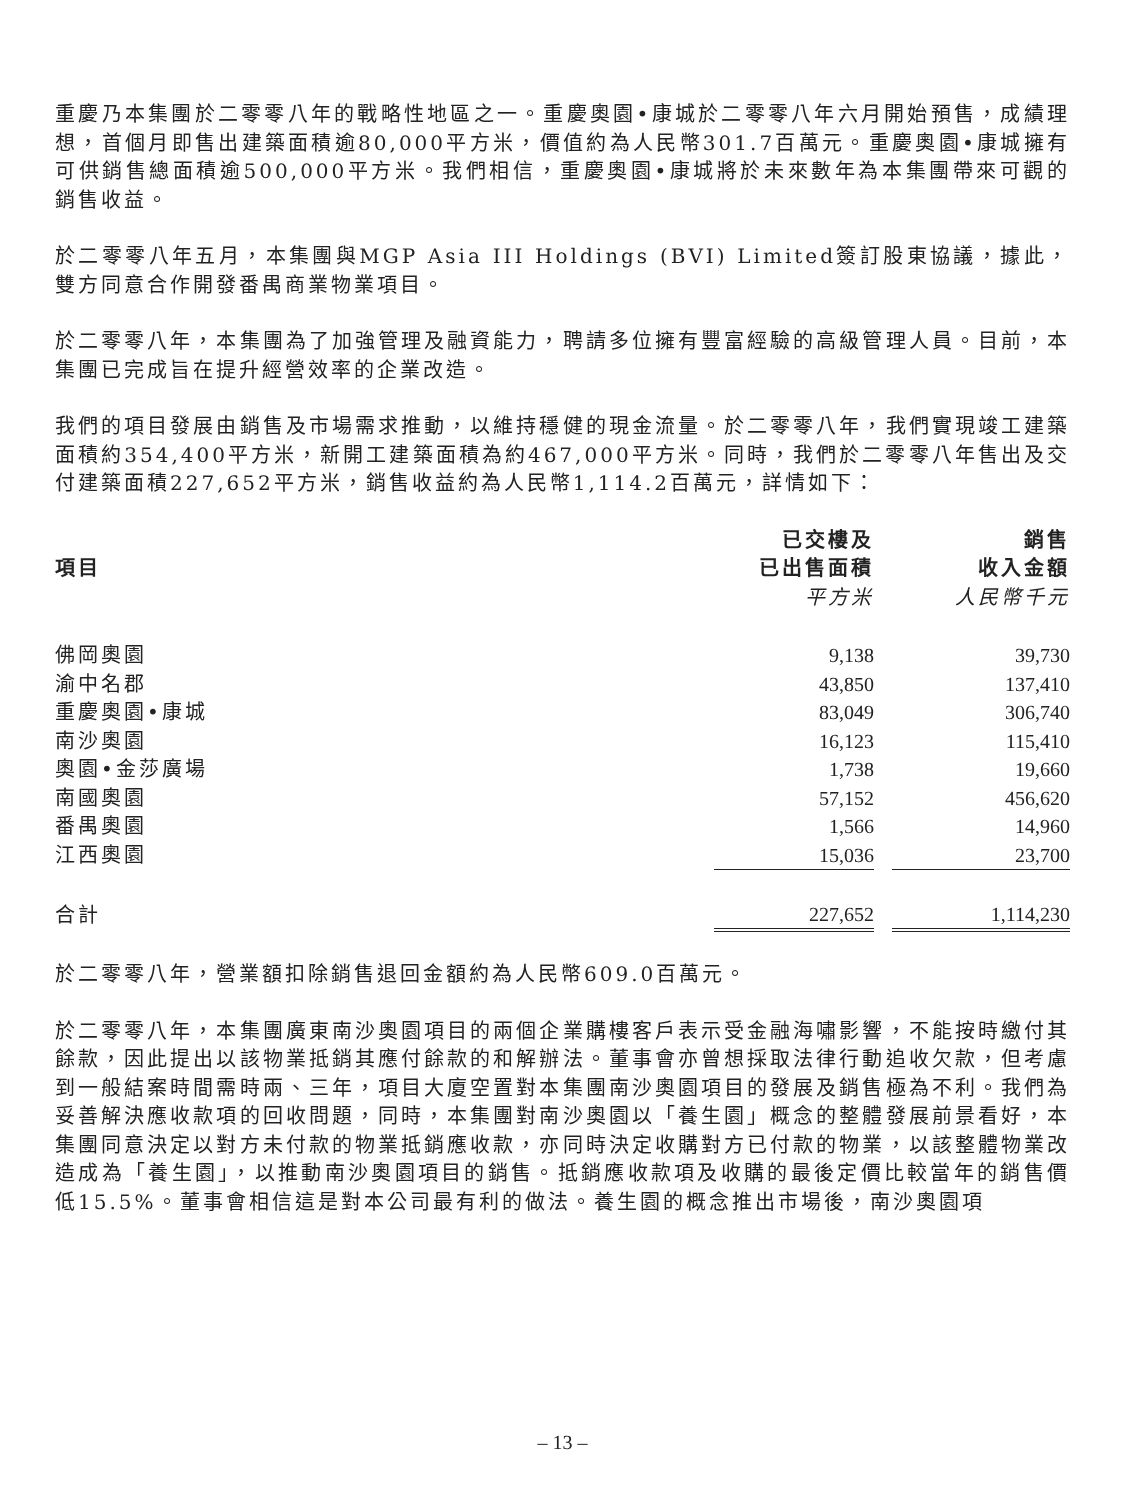重慶乃本集團於二零零八年的戰略性地區之一。重慶奧園•康城於二零零八年六月開始預售，成績理想，首個月即售出建築面積逾80,000平方米，價值約為人民幣301.7百萬元。重慶奧園•康城擁有可供銷售總面積逾500,000平方米。我們相信，重慶奧園•康城將於未來數年為本集團帶來可觀的銷售收益。
於二零零八年五月，本集團與MGP Asia III Holdings (BVI) Limited簽訂股東協議，據此，雙方同意合作開發番禺商業物業項目。
於二零零八年，本集團為了加強管理及融資能力，聘請多位擁有豐富經驗的高級管理人員。目前，本集團已完成旨在提升經營效率的企業改造。
我們的項目發展由銷售及市場需求推動，以維持穩健的現金流量。於二零零八年，我們實現竣工建築面積約354,400平方米，新開工建築面積為約467,000平方米。同時，我們於二零零八年售出及交付建築面積227,652平方米，銷售收益約為人民幣1,114.2百萬元，詳情如下：
| 項目 | 已交樓及 | | 銷售 |
| --- | --- | --- | --- |
| | 已出售面積 | | 收入金額 |
| | 平方米 | | 人民幣千元 |
| 佛岡奧園 | 9,138 | | 39,730 |
| 渝中名郡 | 43,850 | | 137,410 |
| 重慶奧園•康城 | 83,049 | | 306,740 |
| 南沙奧園 | 16,123 | | 115,410 |
| 奧園•金莎廣場 | 1,738 | | 19,660 |
| 南國奧園 | 57,152 | | 456,620 |
| 番禺奧園 | 1,566 | | 14,960 |
| 江西奧園 | 15,036 | | 23,700 |
| 合計 | 227,652 | | 1,114,230 |
於二零零八年，營業額扣除銷售退回金額約為人民幣609.0百萬元。
於二零零八年，本集團廣東南沙奧園項目的兩個企業購樓客戶表示受金融海嘯影響，不能按時繳付其餘款，因此提出以該物業抵銷其應付餘款的和解辦法。董事會亦曾想採取法律行動追收欠款，但考慮到一般結案時間需時兩、三年，項目大廈空置對本集團南沙奧園項目的發展及銷售極為不利。我們為妥善解決應收款項的回收問題，同時，本集團對南沙奧園以「養生園」概念的整體發展前景看好，本集團同意決定以對方未付款的物業抵銷應收款，亦同時決定收購對方已付款的物業，以該整體物業改造成為「養生園」，以推動南沙奧園項目的銷售。抵銷應收款項及收購的最後定價比較當年的銷售價低15.5%。董事會相信這是對本公司最有利的做法。養生園的概念推出市場後，南沙奧園項
– 13 –